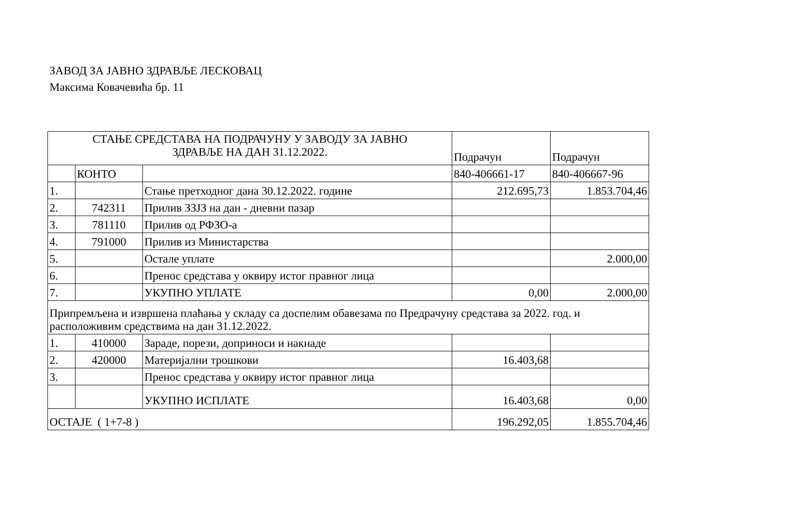ЗАВОД ЗА ЈАВНО ЗДРАВЉЕ ЛЕСКОВАЦ
Максима Ковачевића бр. 11
| СТАЊЕ СРЕДСТАВА НА ПОДРАЧУНУ У ЗАВОДУ ЗА ЈАВНО ЗДРАВЉЕ НА ДАН 31.12.2022. | | | Подрачун | Подрачун |
| | КОНТО | | 840-406661-17 | 840-406667-96 |
| 1. | | Стање претходног дана 30.12.2022. године | 212.695,73 | 1.853.704,46 |
| 2. | 742311 | Прилив ЗЗЈЗ на дан - дневни пазар | | |
| 3. | 781110 | Прилив од РФЗО-а | | |
| 4. | 791000 | Прилив из Министарства | | |
| 5. | | Остале уплате | | 2.000,00 |
| 6. | | Пренос средстава у оквиру истог правног лица | | |
| 7. | | УКУПНО УПЛАТЕ | 0,00 | 2.000,00 |
| Припремљена и извршена плаћања у складу са доспелим обавезама по Предрачуну средстава за 2022. год. и расположивим средствима на дан 31.12.2022. | | | | |
| 1. | 410000 | Зараде, порези, доприноси и накнаде | | |
| 2. | 420000 | Материјални трошкови | 16.403,68 | |
| 3. | | Пренос средстава у оквиру истог правног лица | | |
| | | УКУПНО ИСПЛАТЕ | 16.403,68 | 0,00 |
| ОСТАЈЕ ( 1+7-8 ) | | | 196.292,05 | 1.855.704,46 |